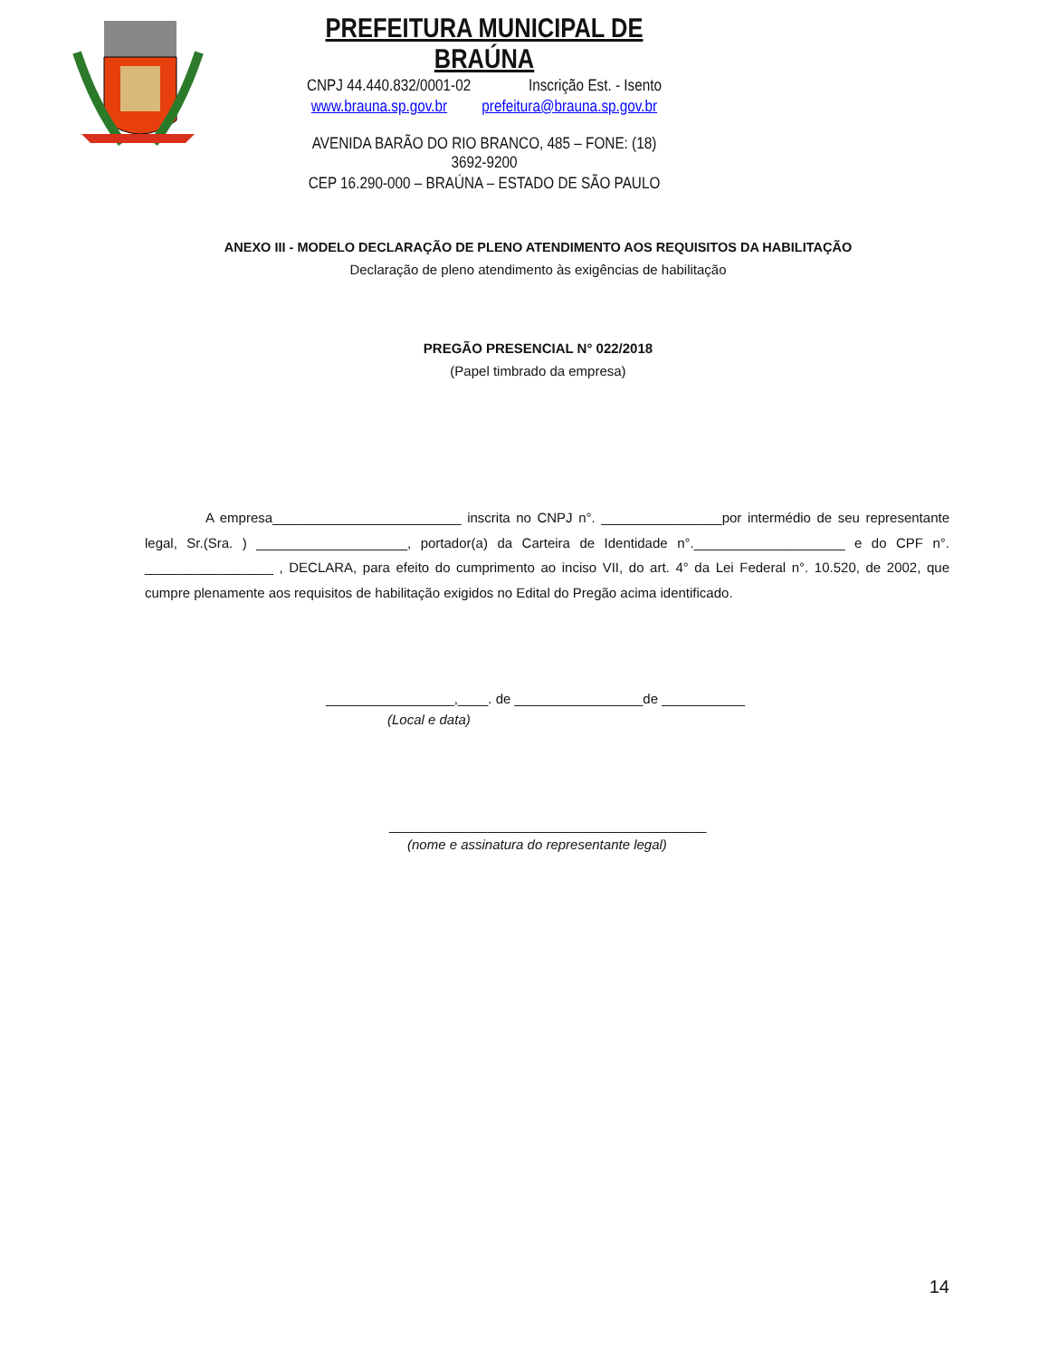PREFEITURA MUNICIPAL DE BRAÚNA
CNPJ 44.440.832/0001-02 Inscrição Est. - Isento
www.brauna.sp.gov.br prefeitura@brauna.sp.gov.br
AVENIDA BARÃO DO RIO BRANCO, 485 – FONE: (18) 3692-9200
CEP 16.290-000 – BRAÚNA – ESTADO DE SÃO PAULO
ANEXO III - MODELO DECLARAÇÃO DE PLENO ATENDIMENTO AOS REQUISITOS DA HABILITAÇÃO
Declaração de pleno atendimento às exigências de habilitação
PREGÃO PRESENCIAL N° 022/2018
(Papel timbrado da empresa)
A empresa_________________________ inscrita no CNPJ n°. ________________por intermédio de seu representante legal, Sr.(Sra. ) ____________________, portador(a) da Carteira de Identidade n°.____________________ e do CPF n°. _________________ , DECLARA, para efeito do cumprimento ao inciso VII, do art. 4° da Lei Federal n°. 10.520, de 2002, que cumpre plenamente aos requisitos de habilitação exigidos no Edital do Pregão acima identificado.
_________________,____. de _________________de ___________
(Local e data)
__________________________________________
(nome e assinatura do representante legal)
14